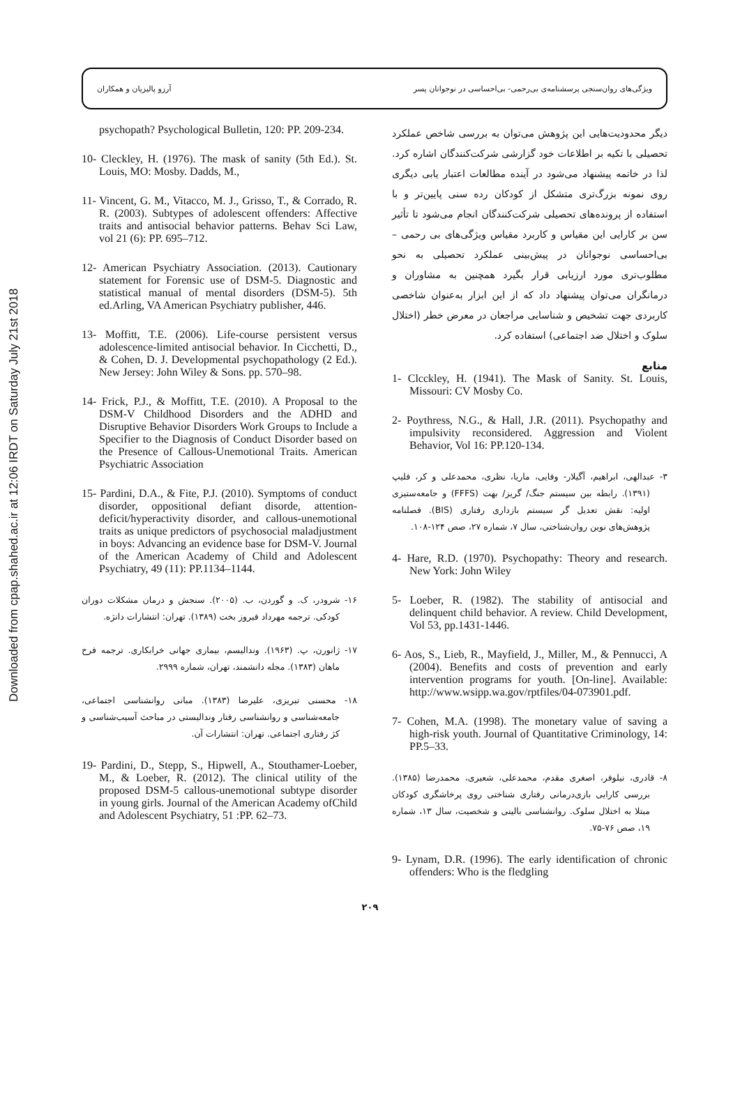Downloaded from cpap.shahed.ac.ir at 12:06 IRDT on Saturday July 21st 2018
ویژگی‌های روان‌سنجی پرسشنامه‌ی بی‌رحمی- بی‌احساسی در نوجوانان پسر آرزو پالیزیان و همکاران
دیگر محدودیت‌هایی این پژوهش می‌توان به بررسی شاخص عملکرد تحصیلی با تکیه بر اطلاعات خود گزارشی شرکت‌کنندگان اشاره کرد. لذا در خاتمه پیشنهاد می‌شود در آینده مطالعات اعتبار یابی دیگری روی نمونه بزرگ‌تری متشکل از کودکان رده سنی پایین‌تر و با استفاده از پرونده‌های تحصیلی شرکت‌کنندگان انجام می‌شود تا تأثیر سن بر کارایی این مقیاس و کاربرد مقیاس ویژگی‌های بی رحمی –بی‌احساسی نوجوانان در پیش‌بینی عملکرد تحصیلی به نحو مطلوب‌تری مورد ارزیابی قرار بگیرد همچنین به مشاوران و درمانگران می‌توان پیشنهاد داد که از این ابزار به‌عنوان شاخصی کاربردی جهت تشخیص و شناسایی مراجعان در معرض خطر (اختلال سلوک و اختلال ضد اجتماعی) استفاده کرد.
منابع
1- Clcckley, H. (1941). The Mask of Sanity. St. Louis, Missouri: CV Mosby Co.
2- Poythress, N.G., & Hall, J.R. (2011). Psychopathy and impulsivity reconsidered. Aggression and Violent Behavior, Vol 16: PP.120-134.
۳- عبدالهی، ابراهیم، آگیلار- وفایی، ماریا، نظری، محمدعلی و کر، فلیپ (۱۳۹۱). رابطه بین سیستم جنگ/ گریز/ بهت (FFFS) و جامعه‌ستیزی اولیه: نقش تعدیل گر سیستم بازداری رفتاری (BIS). فصلنامه پژوهش‌های نوین روان‌شناختی، سال ۷، شماره ۲۷، صص ۱۲۴-۱۰۸.
4- Hare, R.D. (1970). Psychopathy: Theory and research. New York: John Wiley
5- Loeber, R. (1982). The stability of antisocial and delinquent child behavior. A review. Child Development, Vol 53, pp.1431-1446.
6- Aos, S., Lieb, R., Mayfield, J., Miller, M., & Pennucci, A (2004). Benefits and costs of prevention and early intervention programs for youth. [On-line]. Available: http://www.wsipp.wa.gov/rptfiles/04-073901.pdf.
7- Cohen, M.A. (1998). The monetary value of saving a high-risk youth. Journal of Quantitative Criminology, 14: PP.5–33.
۸- قادری، نیلوفر، اصغری مقدم، محمدعلی، شعیری، محمدرضا (۱۳۸۵). بررسی کارایی بازی‌درمانی رفتاری شناختی روی پرخاشگری کودکان مبتلا به اختلال سلوک. روانشناسی بالینی و شخصیت، سال ۱۳، شماره ۱۹، صص ۷۶-۷۵.
9- Lynam, D.R. (1996). The early identification of chronic offenders: Who is the fledgling
psychopath? Psychological Bulletin, 120: PP. 209-234.
10- Cleckley, H. (1976). The mask of sanity (5th Ed.). St. Louis, MO: Mosby. Dadds, M.,
11- Vincent, G. M., Vitacco, M. J., Grisso, T., & Corrado, R. R. (2003). Subtypes of adolescent offenders: Affective traits and antisocial behavior patterns. Behav Sci Law, vol 21 (6): PP. 695–712.
12- American Psychiatry Association. (2013). Cautionary statement for Forensic use of DSM-5. Diagnostic and statistical manual of mental disorders (DSM-5). 5th ed.Arling, VA American Psychiatry publisher, 446.
13- Moffitt, T.E. (2006). Life-course persistent versus adolescence-limited antisocial behavior. In Cicchetti, D., & Cohen, D. J. Developmental psychopathology (2 Ed.). New Jersey: John Wiley & Sons. pp. 570–98.
14- Frick, P.J., & Moffitt, T.E. (2010). A Proposal to the DSM-V Childhood Disorders and the ADHD and Disruptive Behavior Disorders Work Groups to Include a Specifier to the Diagnosis of Conduct Disorder based on the Presence of Callous-Unemotional Traits. American Psychiatric Association
15- Pardini, D.A., & Fite, P.J. (2010). Symptoms of conduct disorder, oppositional defiant disorde, attention-deficit/hyperactivity disorder, and callous-unemotional traits as unique predictors of psychosocial maladjustment in boys: Advancing an evidence base for DSM-V. Journal of the American Academy of Child and Adolescent Psychiatry, 49 (11): PP.1134–1144.
۱۶- شرودر، ک. و گوردن، ب. (۲۰۰۵). سنجش و درمان مشکلات دوران کودکی. ترجمه مهرداد فیروز بخت (۱۳۸۹). تهران: انتشارات دانژه.
۱۷- ژانورن، پ. (۱۹۶۳). وندالیسم، بیماری جهانی خرابکاری. ترجمه فرخ ماهان (۱۳۸۳). مجله دانشمند، تهران، شماره ۲۹۹۹.
۱۸- محسنی تبریزی، علیرضا (۱۳۸۳). مبانی روانشناسی اجتماعی، جامعه‌شناسی و روانشناسی رفتار وندالیستی در مباحث آسیب‌شناسی و کژ رفتاری اجتماعی. تهران: انتشارات آن.
19- Pardini, D., Stepp, S., Hipwell, A., Stouthamer-Loeber, M., & Loeber, R. (2012). The clinical utility of the proposed DSM-5 callous-unemotional subtype disorder in young girls. Journal of the American Academy ofChild and Adolescent Psychiatry, 51 :PP. 62–73.
۲۰۹